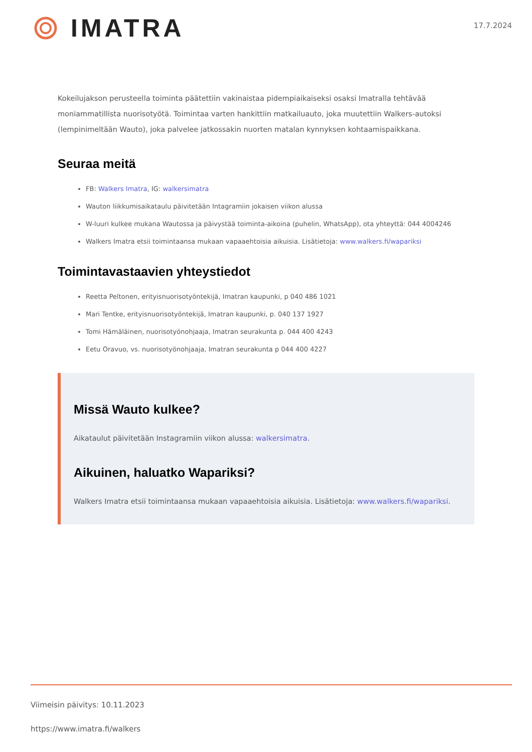IMATRA
17.7.2024
Kokeilujakson perusteella toiminta päätettiin vakinaistaa pidempiaikaiseksi osaksi Imatralla tehtävää moniammatillista nuorisotyötä. Toimintaa varten hankittiin matkailuauto, joka muutettiin Walkers-autoksi (lempinimeltään Wauto), joka palvelee jatkossakin nuorten matalan kynnyksen kohtaamispaikkana.
Seuraa meitä
FB: Walkers Imatra, IG: walkersimatra
Wauton liikkumisaikataulu päivitetään Intagramiin jokaisen viikon alussa
W-luuri kulkee mukana Wautossa ja päivystää toiminta-aikoina (puhelin, WhatsApp), ota yhteyttä: 044 4004246
Walkers Imatra etsii toimintaansa mukaan vapaaehtoisia aikuisia. Lisätietoja: www.walkers.fi/wapariksi
Toimintavastaavien yhteystiedot
Reetta Peltonen, erityisnuorisotyöntekijä, Imatran kaupunki, p 040 486 1021
Mari Tentke, erityisnuorisotyöntekijä, Imatran kaupunki, p. 040 137 1927
Tomi Hämäläinen, nuorisotyönohjaaja, Imatran seurakunta p. 044 400 4243
Eetu Oravuo, vs. nuorisotyönohjaaja, Imatran seurakunta p 044 400 4227
Missä Wauto kulkee?
Aikataulut päivitetään Instagramiin viikon alussa: walkersimatra.
Aikuinen, haluatko Wapariksi?
Walkers Imatra etsii toimintaansa mukaan vapaaehtoisia aikuisia. Lisätietoja: www.walkers.fi/wapariksi.
Viimeisin päivitys: 10.11.2023
https://www.imatra.fi/walkers